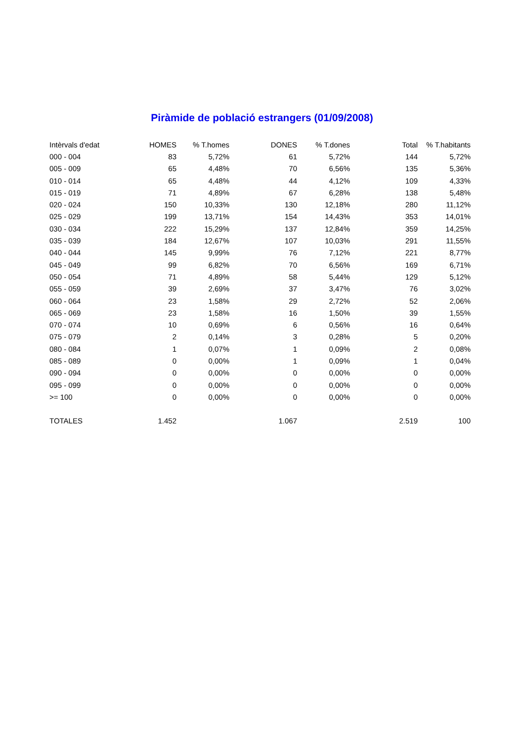Piràmide de població estrangers (01/09/2008)
| Intèrvals d'edat | HOMES | % T.homes | DONES | % T.dones | Total | % T.habitants |
| --- | --- | --- | --- | --- | --- | --- |
| 000 - 004 | 83 | 5,72% | 61 | 5,72% | 144 | 5,72% |
| 005 - 009 | 65 | 4,48% | 70 | 6,56% | 135 | 5,36% |
| 010 - 014 | 65 | 4,48% | 44 | 4,12% | 109 | 4,33% |
| 015 - 019 | 71 | 4,89% | 67 | 6,28% | 138 | 5,48% |
| 020 - 024 | 150 | 10,33% | 130 | 12,18% | 280 | 11,12% |
| 025 - 029 | 199 | 13,71% | 154 | 14,43% | 353 | 14,01% |
| 030 - 034 | 222 | 15,29% | 137 | 12,84% | 359 | 14,25% |
| 035 - 039 | 184 | 12,67% | 107 | 10,03% | 291 | 11,55% |
| 040 - 044 | 145 | 9,99% | 76 | 7,12% | 221 | 8,77% |
| 045 - 049 | 99 | 6,82% | 70 | 6,56% | 169 | 6,71% |
| 050 - 054 | 71 | 4,89% | 58 | 5,44% | 129 | 5,12% |
| 055 - 059 | 39 | 2,69% | 37 | 3,47% | 76 | 3,02% |
| 060 - 064 | 23 | 1,58% | 29 | 2,72% | 52 | 2,06% |
| 065 - 069 | 23 | 1,58% | 16 | 1,50% | 39 | 1,55% |
| 070 - 074 | 10 | 0,69% | 6 | 0,56% | 16 | 0,64% |
| 075 - 079 | 2 | 0,14% | 3 | 0,28% | 5 | 0,20% |
| 080 - 084 | 1 | 0,07% | 1 | 0,09% | 2 | 0,08% |
| 085 - 089 | 0 | 0,00% | 1 | 0,09% | 1 | 0,04% |
| 090 - 094 | 0 | 0,00% | 0 | 0,00% | 0 | 0,00% |
| 095 - 099 | 0 | 0,00% | 0 | 0,00% | 0 | 0,00% |
| >= 100 | 0 | 0,00% | 0 | 0,00% | 0 | 0,00% |
| TOTALES | 1.452 | | 1.067 | | 2.519 | 100 |